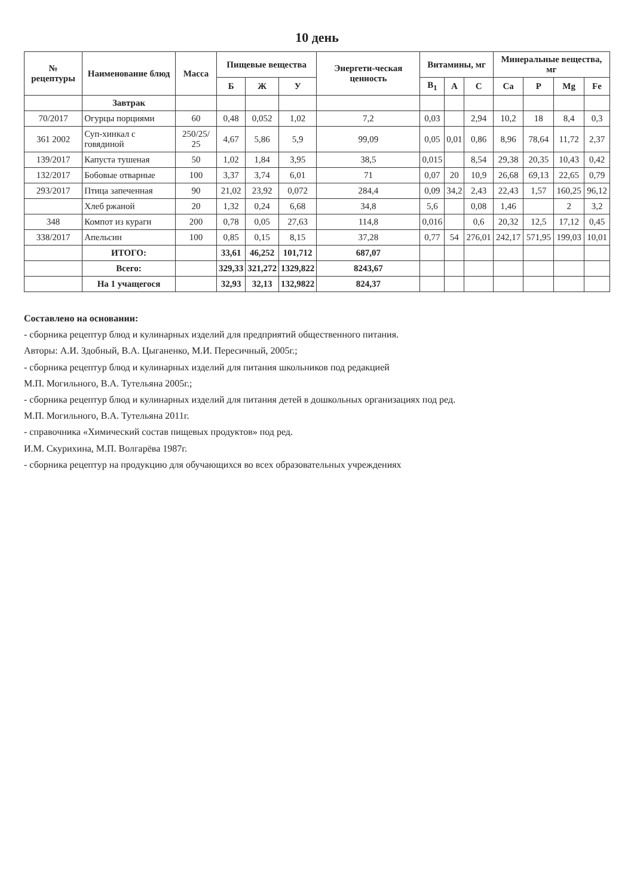10 день
| № рецептуры | Наименование блюд | Масса | Пищевые вещества | | | Энергети-ческая ценность | Витамины, мг | | | Минеральные вещества, мг | | | |
| --- | --- | --- | --- | --- | --- | --- | --- | --- | --- | --- | --- | --- | --- |
| | | | Б | Ж | У | | B<sub>1</sub> | A | C | Ca | P | Mg | Fe |
| | Завтрак | | | | | | | | | | | | |
| 70/2017 | Огурцы порциями | 60 | 0,48 | 0,052 | 1,02 | 7,2 | 0,03 | | 2,94 | 10,2 | 18 | 8,4 | 0,3 |
| 361 2002 | Суп-хинкал с говядиной | 250/25/ 25 | 4,67 | 5,86 | 5,9 | 99,09 | 0,05 | 0,01 | 0,86 | 8,96 | 78,64 | 11,72 | 2,37 |
| 139/2017 | Капуста тушеная | 50 | 1,02 | 1,84 | 3,95 | 38,5 | 0,015 | | 8,54 | 29,38 | 20,35 | 10,43 | 0,42 |
| 132/2017 | Бобовые отварные | 100 | 3,37 | 3,74 | 6,01 | 71 | 0,07 | 20 | 10,9 | 26,68 | 69,13 | 22,65 | 0,79 |
| 293/2017 | Птица запеченная | 90 | 21,02 | 23,92 | 0,072 | 284,4 | 0,09 | 34,2 | 2,43 | 22,43 | 1,57 | 160,25 | 96,12 |
| | Хлеб ржаной | 20 | 1,32 | 0,24 | 6,68 | 34,8 | 5,6 | | 0,08 | 1,46 | | 2 | 3,2 |
| 348 | Компот из кураги | 200 | 0,78 | 0,05 | 27,63 | 114,8 | 0,016 | | 0,6 | 20,32 | 12,5 | 17,12 | 0,45 |
| 338/2017 | Апельсин | 100 | 0,85 | 0,15 | 8,15 | 37,28 | 0,77 | 54 | 276,01 | 242,17 | 571,95 | 199,03 | 10,01 |
| | ИТОГО: | | 33,61 | 46,252 | 101,712 | 687,07 | | | | | | | |
| | Всего: | | 329,33 | 321,272 | 1329,822 | 8243,67 | | | | | | | |
| | На 1 учащегося | | 32,93 | 32,13 | 132,9822 | 824,37 | | | | | | | |
Составлено на основании:
- сборника рецептур блюд и кулинарных изделий для предприятий общественного питания.
Авторы: А.И. Здобный, В.А. Цыганенко, М.И. Пересичный, 2005г.;
- сборника рецептур блюд и кулинарных изделий для питания школьников под редакцией
М.П. Могильного, В.А. Тутельяна 2005г.;
- сборника рецептур блюд и кулинарных изделий для питания детей в дошкольных организациях под ред.
М.П. Могильного, В.А. Тутельяна 2011г.
- справочника «Химический состав пищевых продуктов» под ред.
И.М. Скурихина, М.П. Волгарёва 1987г.
- сборника рецептур на продукцию для обучающихся во всех образовательных учреждениях